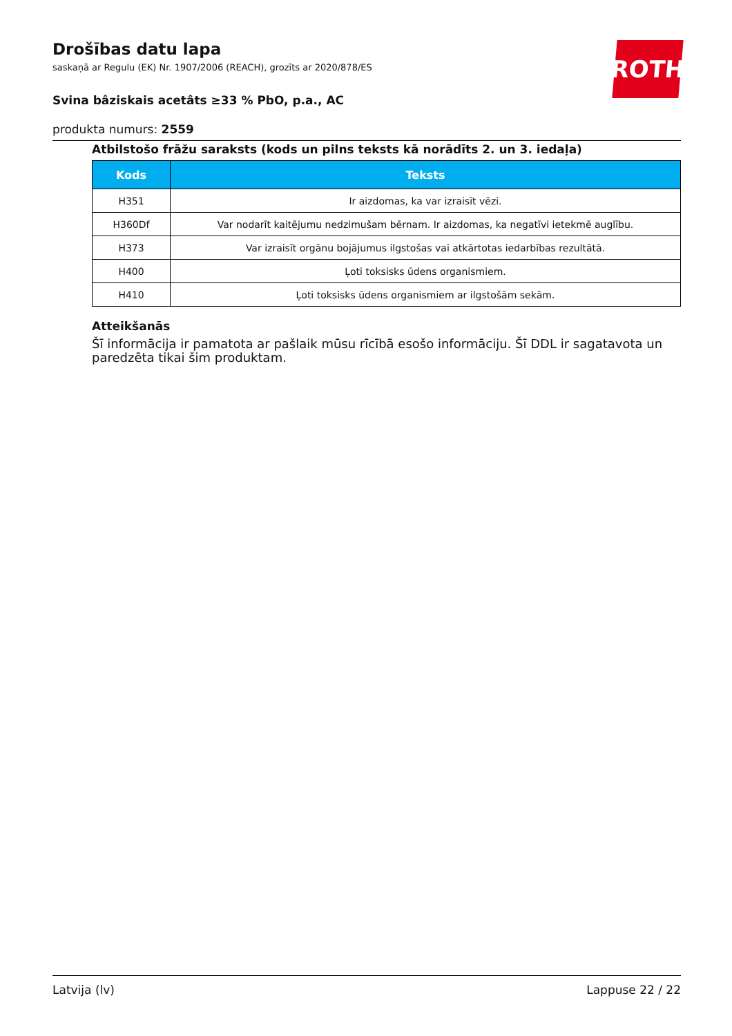Drošības datu lapa
saskaņā ar Regulu (EK) Nr. 1907/2006 (REACH), grozīts ar 2020/878/ES
Svina bâziskais acetâts ≥33 % PbO, p.a., AC
produkta numurs: 2559
ROTH
Atbilstošo frāžu saraksts (kods un pilns teksts kā norādīts 2. un 3. iedaļa)
| Kods | Teksts |
| --- | --- |
| H351 | Ir aizdomas, ka var izraisīt vēzi. |
| H360Df | Var nodarīt kaitējumu nedzimušam bērnam. Ir aizdomas, ka negatīvi ietekmē auglību. |
| H373 | Var izraisīt orgānu bojājumus ilgstošas vai atkārtotas iedarbības rezultātā. |
| H400 | Ļoti toksisks ūdens organismiem. |
| H410 | Ļoti toksisks ūdens organismiem ar ilgstošām sekām. |
Atteikšanās
Šī informācija ir pamatota ar pašlaik mūsu rīcībā esošo informāciju. Šī DDL ir sagatavota un paredzēta tikai šim produktam.
Latvija (lv) Lappuse 22 / 22